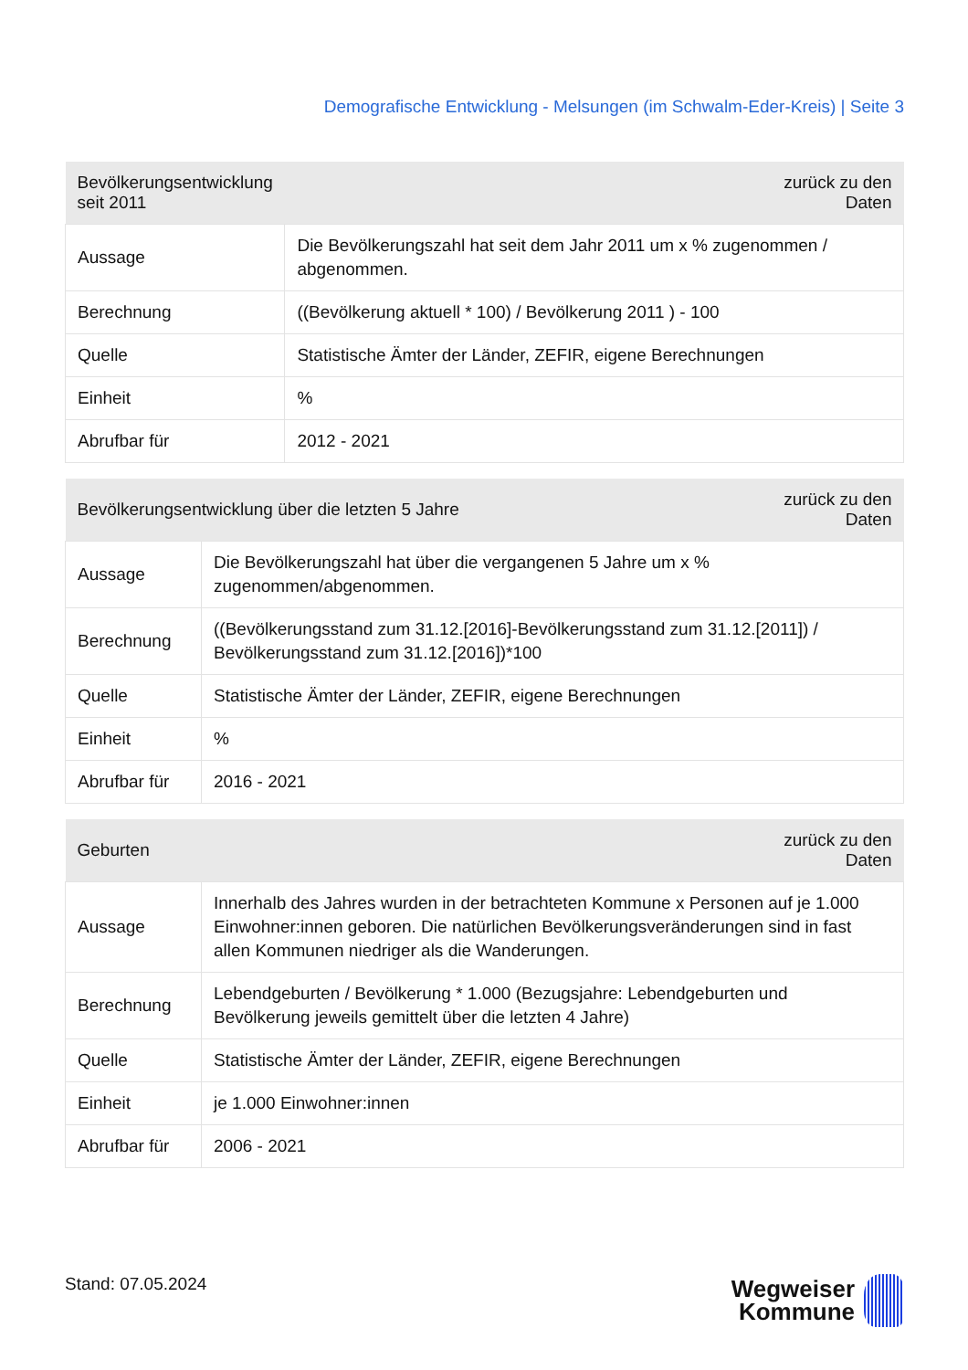Demografische Entwicklung - Melsungen (im Schwalm-Eder-Kreis) | Seite 3
| Bevölkerungsentwicklung seit 2011 | | zurück zu den Daten |
| --- | --- | --- |
| Aussage | Die Bevölkerungszahl hat seit dem Jahr 2011 um x % zugenommen / abgenommen. | |
| Berechnung | ((Bevölkerung aktuell * 100) / Bevölkerung 2011 ) - 100 | |
| Quelle | Statistische Ämter der Länder, ZEFIR, eigene Berechnungen | |
| Einheit | % | |
| Abrufbar für | 2012 - 2021 | |
| Bevölkerungsentwicklung über die letzten 5 Jahre | | zurück zu den Daten |
| --- | --- | --- |
| Aussage | Die Bevölkerungszahl hat über die vergangenen 5 Jahre um x % zugenommen/abgenommen. | |
| Berechnung | ((Bevölkerungsstand zum 31.12.[2016]-Bevölkerungsstand zum 31.12.[2011]) / Bevölkerungsstand zum 31.12.[2016])*100 | |
| Quelle | Statistische Ämter der Länder, ZEFIR, eigene Berechnungen | |
| Einheit | % | |
| Abrufbar für | 2016 - 2021 | |
| Geburten | | zurück zu den Daten |
| --- | --- | --- |
| Aussage | Innerhalb des Jahres wurden in der betrachteten Kommune x Personen auf je 1.000 Einwohner:innen geboren. Die natürlichen Bevölkerungsveränderungen sind in fast allen Kommunen niedriger als die Wanderungen. | |
| Berechnung | Lebendgeburten / Bevölkerung * 1.000 (Bezugsjahre: Lebendgeburten und Bevölkerung jeweils gemittelt über die letzten 4 Jahre) | |
| Quelle | Statistische Ämter der Länder, ZEFIR, eigene Berechnungen | |
| Einheit | je 1.000 Einwohner:innen | |
| Abrufbar für | 2006 - 2021 | |
Stand: 07.05.2024
Wegweiser
Kommune